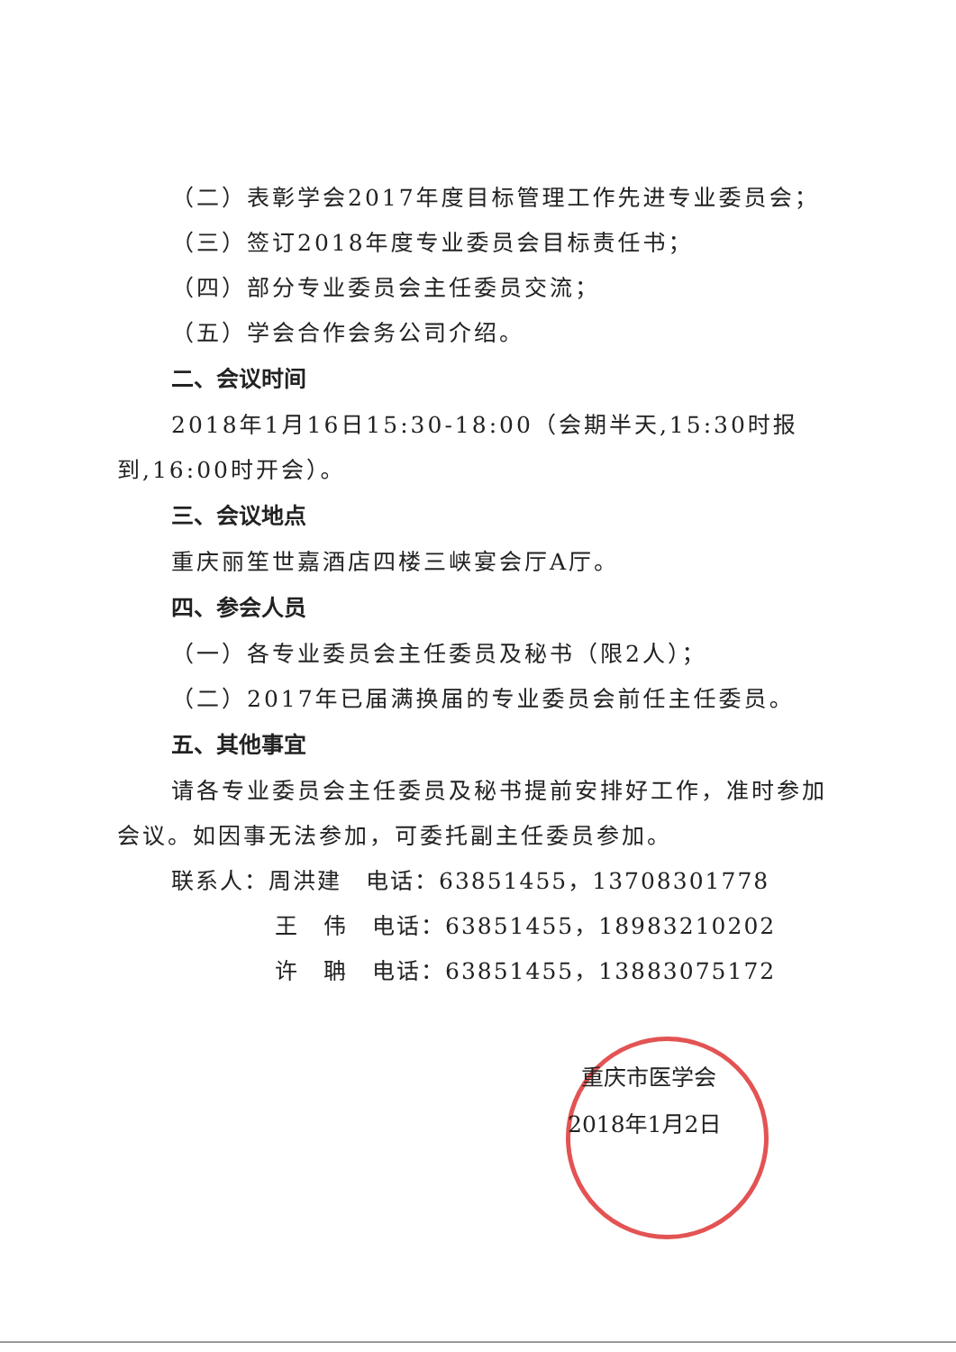（二）表彰学会2017年度目标管理工作先进专业委员会；
（三）签订2018年度专业委员会目标责任书；
（四）部分专业委员会主任委员交流；
（五）学会合作会务公司介绍。
二、会议时间
2018年1月16日15:30-18:00（会期半天,15:30时报到,16:00时开会）。
三、会议地点
重庆丽笙世嘉酒店四楼三峡宴会厅A厅。
四、参会人员
（一）各专业委员会主任委员及秘书（限2人）；
（二）2017年已届满换届的专业委员会前任主任委员。
五、其他事宜
请各专业委员会主任委员及秘书提前安排好工作，准时参加会议。如因事无法参加，可委托副主任委员参加。
联系人：周洪建　电话：63851455，13708301778
王　伟　电话：63851455，18983210202
许　聃　电话：63851455，13883075172
重庆市医学会
2018年1月2日